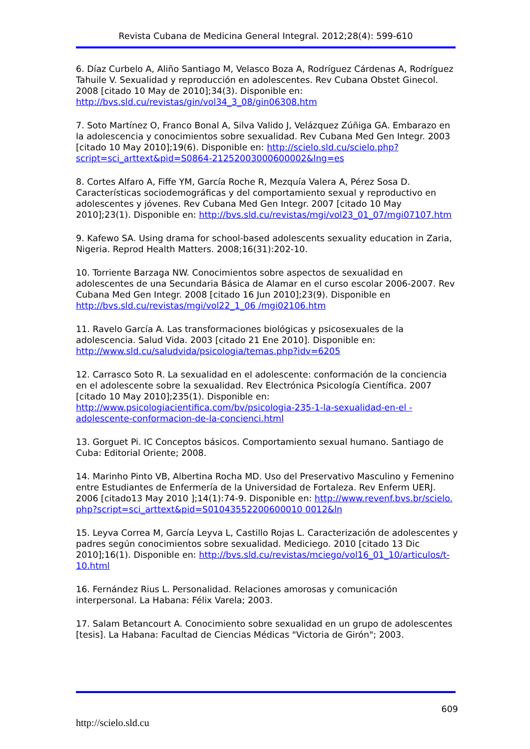Revista Cubana de Medicina General Integral. 2012;28(4): 599-610
6. Díaz Curbelo A, Aliño Santiago M, Velasco Boza A, Rodríguez Cárdenas A, Rodríguez Tahuile V. Sexualidad y reproducción en adolescentes. Rev Cubana Obstet Ginecol. 2008 [citado 10 May de 2010];34(3). Disponible en: http://bvs.sld.cu/revistas/gin/vol34_3_08/gin06308.htm
7. Soto Martínez O, Franco Bonal A, Silva Valido J, Velázquez Zúñiga GA. Embarazo en la adolescencia y conocimientos sobre sexualidad. Rev Cubana Med Gen Integr. 2003 [citado 10 May 2010];19(6). Disponible en: http://scielo.sld.cu/scielo.php?script=sci_arttext&pid=S0864-21252003000600002&lng=es
8. Cortes Alfaro A, Fiffe YM, García Roche R, Mezquía Valera A, Pérez Sosa D. Características sociodemográficas y del comportamiento sexual y reproductivo en adolescentes y jóvenes. Rev Cubana Med Gen Integr. 2007 [citado 10 May 2010];23(1). Disponible en: http://bvs.sld.cu/revistas/mgi/vol23_01_07/mgi07107.htm
9. Kafewo SA. Using drama for school-based adolescents sexuality education in Zaria, Nigeria. Reprod Health Matters. 2008;16(31):202-10.
10. Torriente Barzaga NW. Conocimientos sobre aspectos de sexualidad en adolescentes de una Secundaria Básica de Alamar en el curso escolar 2006-2007. Rev Cubana Med Gen Integr. 2008 [citado 16 Jun 2010];23(9). Disponible en http://bvs.sld.cu/revistas/mgi/vol22_1_06 /mgi02106.htm
11. Ravelo García A. Las transformaciones biológicas y psicosexuales de la adolescencia. Salud Vida. 2003 [citado 21 Ene 2010]. Disponible en: http://www.sld.cu/saludvida/psicologia/temas.php?idv=6205
12. Carrasco Soto R. La sexualidad en el adolescente: conformación de la conciencia en el adolescente sobre la sexualidad. Rev Electrónica Psicología Científica. 2007 [citado 10 May 2010];235(1). Disponible en: http://www.psicologiacientifica.com/bv/psicologia-235-1-la-sexualidad-en-el -adolescente-conformacion-de-la-concienci.html
13. Gorguet Pi. IC Conceptos básicos. Comportamiento sexual humano. Santiago de Cuba: Editorial Oriente; 2008.
14. Marinho Pinto VB, Albertina Rocha MD. Uso del Preservativo Masculino y Femenino entre Estudiantes de Enfermería de la Universidad de Fortaleza. Rev Enferm UERJ. 2006 [citado13 May 2010 ];14(1):74-9. Disponible en: http://www.revenf.bvs.br/scielo.php?script=sci_arttext&pid=S01043552200600010 0012&ln
15. Leyva Correa M, García Leyva L, Castillo Rojas L. Caracterización de adolescentes y padres según conocimientos sobre sexualidad. Mediciego. 2010 [citado 13 Dic 2010];16(1). Disponible en: http://bvs.sld.cu/revistas/mciego/vol16_01_10/articulos/t-10.html
16. Fernández Rius L. Personalidad. Relaciones amorosas y comunicación interpersonal. La Habana: Félix Varela; 2003.
17. Salam Betancourt A. Conocimiento sobre sexualidad en un grupo de adolescentes [tesis]. La Habana: Facultad de Ciencias Médicas "Victoria de Girón"; 2003.
609
http://scielo.sld.cu